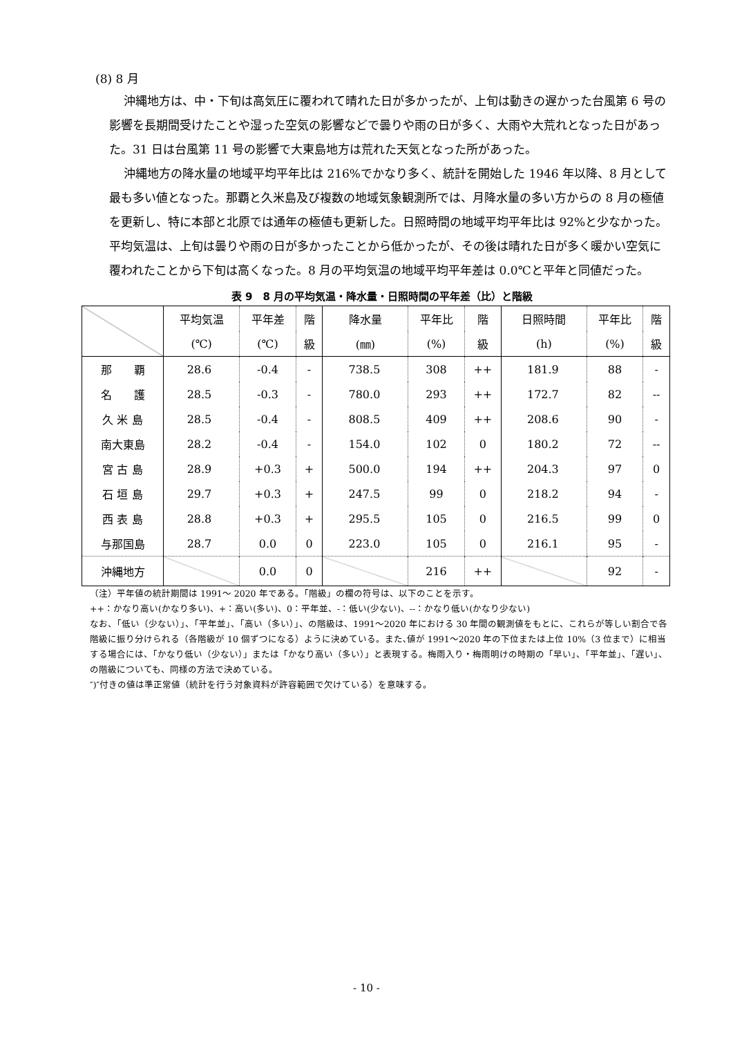(8) 8 月
沖縄地方は、中・下旬は高気圧に覆われて晴れた日が多かったが、上旬は動きの遅かった台風第 6 号の影響を長期間受けたことや湿った空気の影響などで曇りや雨の日が多く、大雨や大荒れとなった日があった。31 日は台風第 11 号の影響で大東島地方は荒れた天気となった所があった。
沖縄地方の降水量の地域平均平年比は 216%でかなり多く、統計を開始した 1946 年以降、8 月として最も多い値となった。那覇と久米島及び複数の地域気象観測所では、月降水量の多い方からの 8 月の極値を更新し、特に本部と北原では通年の極値も更新した。日照時間の地域平均平年比は 92%と少なかった。平均気温は、上旬は曇りや雨の日が多かったことから低かったが、その後は晴れた日が多く暖かい空気に覆われたことから下旬は高くなった。8 月の平均気温の地域平均平年差は 0.0℃と平年と同値だった。
表 9　8 月の平均気温・降水量・日照時間の平年差（比）と階級
| | 平均気温 | 平年差 | 階 | 降水量 | 平年比 | 階 | 日照時間 | 平年比 | 階 |
| --- | --- | --- | --- | --- | --- | --- | --- | --- | --- |
| | (℃) | (℃) | 級 | (㎜) | (%) | 級 | (h) | (%) | 級 |
| 那 覇 | 28.6 | -0.4 | - | 738.5 | 308 | ++ | 181.9 | 88 | - |
| 名 護 | 28.5 | -0.3 | - | 780.0 | 293 | ++ | 172.7 | 82 | -- |
| 久 米 島 | 28.5 | -0.4 | - | 808.5 | 409 | ++ | 208.6 | 90 | - |
| 南大東島 | 28.2 | -0.4 | - | 154.0 | 102 | 0 | 180.2 | 72 | -- |
| 宮 古 島 | 28.9 | +0.3 | + | 500.0 | 194 | ++ | 204.3 | 97 | 0 |
| 石 垣 島 | 29.7 | +0.3 | + | 247.5 | 99 | 0 | 218.2 | 94 | - |
| 西 表 島 | 28.8 | +0.3 | + | 295.5 | 105 | 0 | 216.5 | 99 | 0 |
| 与那国島 | 28.7 | 0.0 | 0 | 223.0 | 105 | 0 | 216.1 | 95 | - |
| 沖縄地方 | | 0.0 | 0 | | 216 | ++ | | 92 | - |
（注）平年値の統計期間は 1991～ 2020 年である。「階級」の欄の符号は、以下のことを示す。
++：かなり高い(かなり多い)、+：高い(多い)、0：平年並、-：低い(少ない)、--：かなり低い(かなり少ない)
なお、「低い（少ない）」、「平年並」、「高い（多い）」、の階級は、1991～2020 年における 30 年間の観測値をもとに、これらが等しい割合で各階級に振り分けられる（各階級が 10 個ずつになる）ように決めている。また､値が 1991～2020 年の下位または上位 10%（3 位まで）に相当する場合には、「かなり低い（少ない）」または「かなり高い（多い）」と表現する。梅雨入り・梅雨明けの時期の「早い」、「平年並」、「遅い」、の階級についても、同様の方法で決めている。
″)″付きの値は準正常値（統計を行う対象資料が許容範囲で欠けている）を意味する。
- 10 -